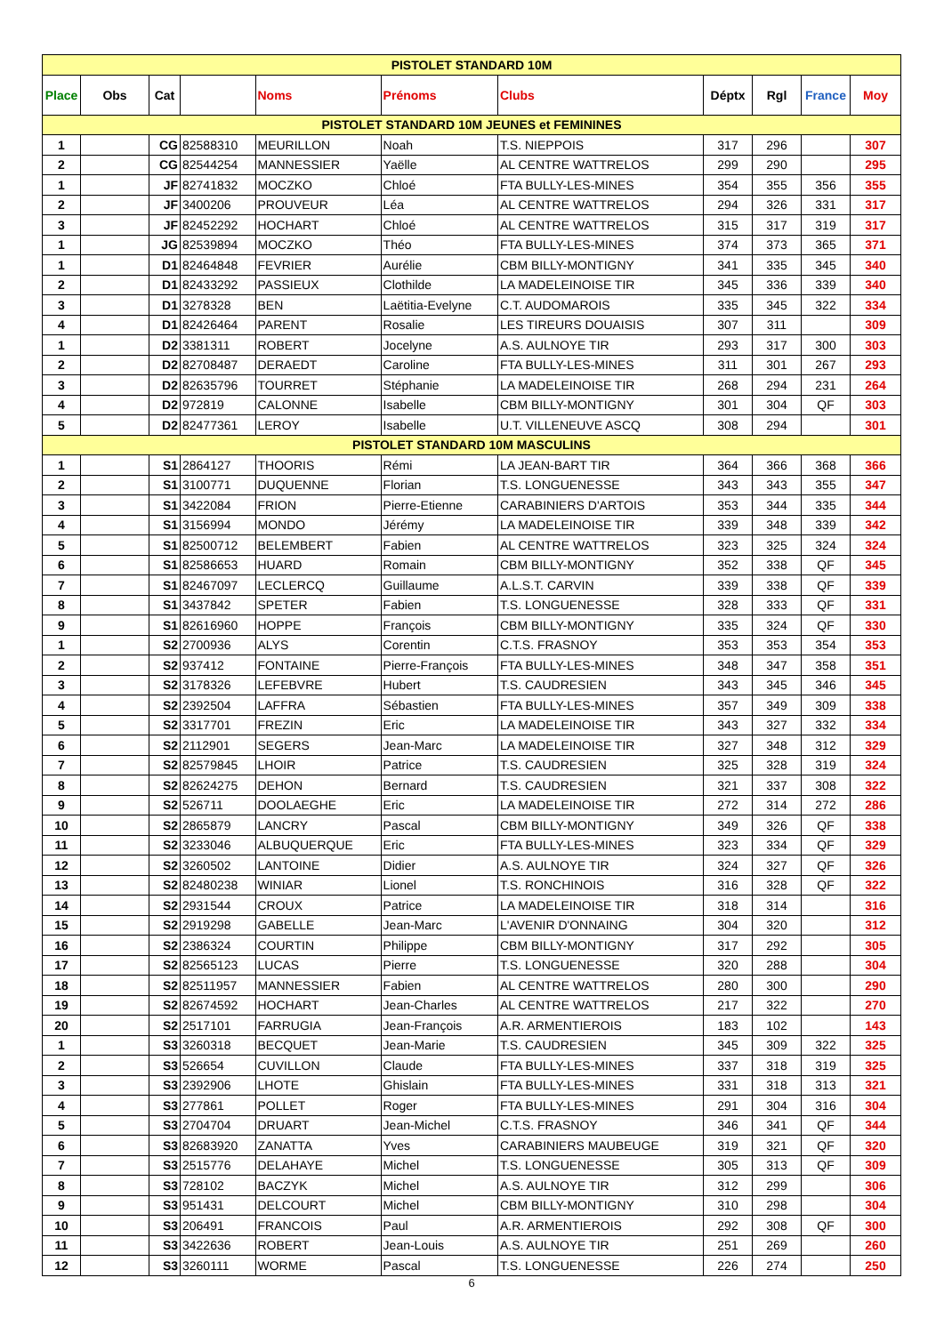| PISTOLET STANDARD 10M | | | | | | | | | | |
| Place | Obs | Cat | | Noms | Prénoms | Clubs | Déptx | Rgl | France | Moy |
| PISTOLET STANDARD 10M JEUNES et FEMININES | | | | | | | | | | |
| 1 | | CG | 82588310 | MEURILLON | Noah | T.S. NIEPPOIS | 317 | 296 | | 307 |
| 2 | | CG | 82544254 | MANNESSIER | Yaëlle | AL CENTRE WATTRELOS | 299 | 290 | | 295 |
| 1 | | JF | 82741832 | MOCZKO | Chloé | FTA BULLY-LES-MINES | 354 | 355 | 356 | 355 |
| 2 | | JF | 3400206 | PROUVEUR | Léa | AL CENTRE WATTRELOS | 294 | 326 | 331 | 317 |
| 3 | | JF | 82452292 | HOCHART | Chloé | AL CENTRE WATTRELOS | 315 | 317 | 319 | 317 |
| 1 | | JG | 82539894 | MOCZKO | Théo | FTA BULLY-LES-MINES | 374 | 373 | 365 | 371 |
| 1 | | D1 | 82464848 | FEVRIER | Aurélie | CBM BILLY-MONTIGNY | 341 | 335 | 345 | 340 |
| 2 | | D1 | 82433292 | PASSIEUX | Clothilde | LA MADELEINOISE TIR | 345 | 336 | 339 | 340 |
| 3 | | D1 | 3278328 | BEN | Laëtitia-Evelyne | C.T. AUDOMAROIS | 335 | 345 | 322 | 334 |
| 4 | | D1 | 82426464 | PARENT | Rosalie | LES TIREURS DOUAISIS | 307 | 311 | | 309 |
| 1 | | D2 | 3381311 | ROBERT | Jocelyne | A.S. AULNOYE TIR | 293 | 317 | 300 | 303 |
| 2 | | D2 | 82708487 | DERAEDT | Caroline | FTA BULLY-LES-MINES | 311 | 301 | 267 | 293 |
| 3 | | D2 | 82635796 | TOURRET | Stéphanie | LA MADELEINOISE TIR | 268 | 294 | 231 | 264 |
| 4 | | D2 | 972819 | CALONNE | Isabelle | CBM BILLY-MONTIGNY | 301 | 304 | QF | 303 |
| 5 | | D2 | 82477361 | LEROY | Isabelle | U.T. VILLENEUVE ASCQ | 308 | 294 | | 301 |
| PISTOLET STANDARD 10M MASCULINS | | | | | | | | | | |
| 1 | | S1 | 2864127 | THOORIS | Rémi | LA JEAN-BART TIR | 364 | 366 | 368 | 366 |
| 2 | | S1 | 3100771 | DUQUENNE | Florian | T.S. LONGUENESSE | 343 | 343 | 355 | 347 |
| 3 | | S1 | 3422084 | FRION | Pierre-Etienne | CARABINIERS D'ARTOIS | 353 | 344 | 335 | 344 |
| 4 | | S1 | 3156994 | MONDO | Jérémy | LA MADELEINOISE TIR | 339 | 348 | 339 | 342 |
| 5 | | S1 | 82500712 | BELEMBERT | Fabien | AL CENTRE WATTRELOS | 323 | 325 | 324 | 324 |
| 6 | | S1 | 82586653 | HUARD | Romain | CBM BILLY-MONTIGNY | 352 | 338 | QF | 345 |
| 7 | | S1 | 82467097 | LECLERCQ | Guillaume | A.L.S.T. CARVIN | 339 | 338 | QF | 339 |
| 8 | | S1 | 3437842 | SPETER | Fabien | T.S. LONGUENESSE | 328 | 333 | QF | 331 |
| 9 | | S1 | 82616960 | HOPPE | François | CBM BILLY-MONTIGNY | 335 | 324 | QF | 330 |
| 1 | | S2 | 2700936 | ALYS | Corentin | C.T.S. FRASNOY | 353 | 353 | 354 | 353 |
| 2 | | S2 | 937412 | FONTAINE | Pierre-François | FTA BULLY-LES-MINES | 348 | 347 | 358 | 351 |
| 3 | | S2 | 3178326 | LEFEBVRE | Hubert | T.S. CAUDRESIEN | 343 | 345 | 346 | 345 |
| 4 | | S2 | 2392504 | LAFFRA | Sébastien | FTA BULLY-LES-MINES | 357 | 349 | 309 | 338 |
| 5 | | S2 | 3317701 | FREZIN | Eric | LA MADELEINOISE TIR | 343 | 327 | 332 | 334 |
| 6 | | S2 | 2112901 | SEGERS | Jean-Marc | LA MADELEINOISE TIR | 327 | 348 | 312 | 329 |
| 7 | | S2 | 82579845 | LHOIR | Patrice | T.S. CAUDRESIEN | 325 | 328 | 319 | 324 |
| 8 | | S2 | 82624275 | DEHON | Bernard | T.S. CAUDRESIEN | 321 | 337 | 308 | 322 |
| 9 | | S2 | 526711 | DOOLAEGHE | Eric | LA MADELEINOISE TIR | 272 | 314 | 272 | 286 |
| 10 | | S2 | 2865879 | LANCRY | Pascal | CBM BILLY-MONTIGNY | 349 | 326 | QF | 338 |
| 11 | | S2 | 3233046 | ALBUQUERQUE | Eric | FTA BULLY-LES-MINES | 323 | 334 | QF | 329 |
| 12 | | S2 | 3260502 | LANTOINE | Didier | A.S. AULNOYE TIR | 324 | 327 | QF | 326 |
| 13 | | S2 | 82480238 | WINIAR | Lionel | T.S. RONCHINOIS | 316 | 328 | QF | 322 |
| 14 | | S2 | 2931544 | CROUX | Patrice | LA MADELEINOISE TIR | 318 | 314 | | 316 |
| 15 | | S2 | 2919298 | GABELLE | Jean-Marc | L'AVENIR D'ONNAING | 304 | 320 | | 312 |
| 16 | | S2 | 2386324 | COURTIN | Philippe | CBM BILLY-MONTIGNY | 317 | 292 | | 305 |
| 17 | | S2 | 82565123 | LUCAS | Pierre | T.S. LONGUENESSE | 320 | 288 | | 304 |
| 18 | | S2 | 82511957 | MANNESSIER | Fabien | AL CENTRE WATTRELOS | 280 | 300 | | 290 |
| 19 | | S2 | 82674592 | HOCHART | Jean-Charles | AL CENTRE WATTRELOS | 217 | 322 | | 270 |
| 20 | | S2 | 2517101 | FARRUGIA | Jean-François | A.R. ARMENTIEROIS | 183 | 102 | | 143 |
| 1 | | S3 | 3260318 | BECQUET | Jean-Marie | T.S. CAUDRESIEN | 345 | 309 | 322 | 325 |
| 2 | | S3 | 526654 | CUVILLON | Claude | FTA BULLY-LES-MINES | 337 | 318 | 319 | 325 |
| 3 | | S3 | 2392906 | LHOTE | Ghislain | FTA BULLY-LES-MINES | 331 | 318 | 313 | 321 |
| 4 | | S3 | 277861 | POLLET | Roger | FTA BULLY-LES-MINES | 291 | 304 | 316 | 304 |
| 5 | | S3 | 2704704 | DRUART | Jean-Michel | C.T.S. FRASNOY | 346 | 341 | QF | 344 |
| 6 | | S3 | 82683920 | ZANATTA | Yves | CARABINIERS MAUBEUGE | 319 | 321 | QF | 320 |
| 7 | | S3 | 2515776 | DELAHAYE | Michel | T.S. LONGUENESSE | 305 | 313 | QF | 309 |
| 8 | | S3 | 728102 | BACZYK | Michel | A.S. AULNOYE TIR | 312 | 299 | | 306 |
| 9 | | S3 | 951431 | DELCOURT | Michel | CBM BILLY-MONTIGNY | 310 | 298 | | 304 |
| 10 | | S3 | 206491 | FRANCOIS | Paul | A.R. ARMENTIEROIS | 292 | 308 | QF | 300 |
| 11 | | S3 | 3422636 | ROBERT | Jean-Louis | A.S. AULNOYE TIR | 251 | 269 | | 260 |
| 12 | | S3 | 3260111 | WORME | Pascal | T.S. LONGUENESSE | 226 | 274 | | 250 |
6